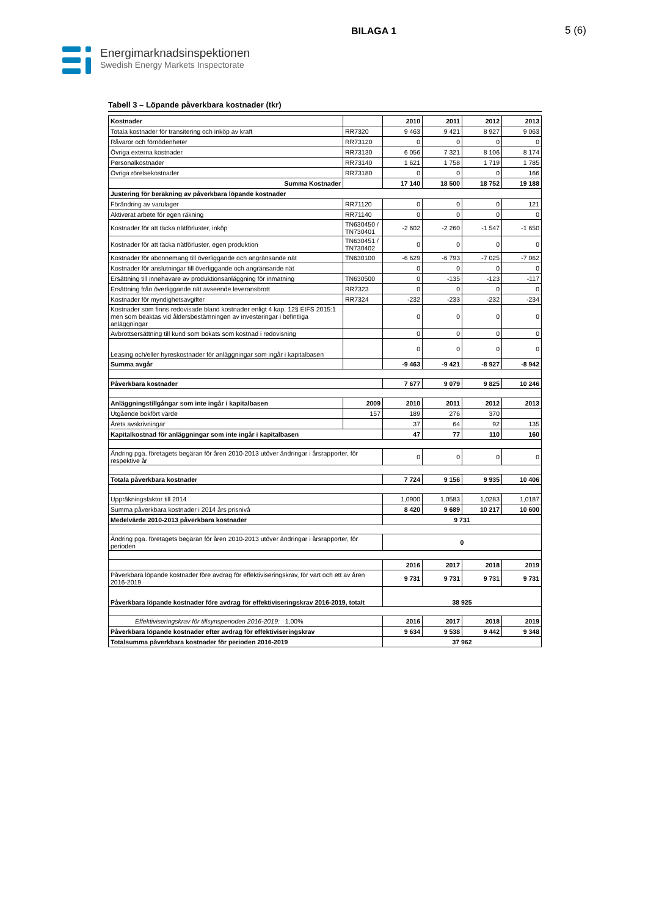BILAGA 1 5 (6)
Energimarknadsinspektionen
Swedish Energy Markets Inspectorate
Tabell 3 – Löpande påverkbara kostnader (tkr)
| Kostnader | | 2010 | 2011 | 2012 | 2013 |
| Totala kostnader för transitering och inköp av kraft | RR7320 | 9 463 | 9 421 | 8 927 | 9 063 |
| Råvaror och förnödenheter | RR73120 | 0 | 0 | 0 | 0 |
| Övriga externa kostnader | RR73130 | 6 056 | 7 321 | 8 106 | 8 174 |
| Personalkostnader | RR73140 | 1 621 | 1 758 | 1 719 | 1 785 |
| Övriga rörelsekostnader | RR73180 | 0 | 0 | 0 | 166 |
| Summa Kostnader | | 17 140 | 18 500 | 18 752 | 19 188 |
| Justering för beräkning av påverkbara löpande kostnader | | | | | |
| Förändring av varulager | RR71120 | 0 | 0 | 0 | 121 |
| Aktiverat arbete för egen räkning | RR71140 | 0 | 0 | 0 | 0 |
| Kostnader för att täcka nätförluster, inköp | TN630450 / TN730401 | -2 602 | -2 260 | -1 547 | -1 650 |
| Kostnader för att täcka nätförluster, egen produktion | TN630451 / TN730402 | 0 | 0 | 0 | 0 |
| Kostnader för abonnemang till överliggande och angränsande nät | TN630100 | -6 629 | -6 793 | -7 025 | -7 062 |
| Kostnader för anslutningar till överliggande och angränsande nät | | 0 | 0 | 0 | 0 |
| Ersättning till innehavare av produktionsanläggning för inmatning | TN630500 | 0 | -135 | -123 | -117 |
| Ersättning från överliggande nät avseende leveransbrott | RR7323 | 0 | 0 | 0 | 0 |
| Kostnader för myndighetsavgifter | RR7324 | -232 | -233 | -232 | -234 |
| Kostnader som finns redovisade bland kostnader enligt 4 kap. 12§ EIFS 2015:1 men som beaktas vid åldersbestämningen av investeringar i befintliga anläggningar | | 0 | 0 | 0 | 0 |
| Avbrottsersättning till kund som bokats som kostnad i redovisning | | 0 | 0 | 0 | 0 |
| Leasing och/eller hyreskostnader för anläggningar som ingår i kapitalbasen | | 0 | 0 | 0 | 0 |
| Summa avgår | | -9 463 | -9 421 | -8 927 | -8 942 |
| Påverkbara kostnader | | 7 677 | 9 079 | 9 825 | 10 246 |
| Anläggningstillgångar som inte ingår i kapitalbasen | 2009 | 2010 | 2011 | 2012 | 2013 |
| Utgående bokfört värde | 157 | 189 | 276 | 370 | |
| Årets avskrivningar | | 37 | 64 | 92 | 135 |
| Kapitalkostnad för anläggningar som inte ingår i kapitalbasen | | 47 | 77 | 110 | 160 |
| Ändring pga. företagets begäran för åren 2010-2013 utöver ändringar i årsrapporter, för respektive år | | 0 | 0 | 0 | 0 |
| Totala påverkbara kostnader | | 7 724 | 9 156 | 9 935 | 10 406 |
| Uppräkningsfaktor till 2014 | | 1,0900 | 1,0583 | 1,0283 | 1,0187 |
| Summa påverkbara kostnader i 2014 års prisnivå | | 8 420 | 9 689 | 10 217 | 10 600 |
| Medelvärde 2010-2013 påverkbara kostnader | | 9 731 | | | |
| Ändring pga. företagets begäran för åren 2010-2013 utöver ändringar i årsrapporter, för perioden | | 0 | | | |
| | | 2016 | 2017 | 2018 | 2019 |
| Påverkbara löpande kostnader före avdrag för effektiviseringskrav, för vart och ett av åren 2016-2019 | | 9 731 | 9 731 | 9 731 | 9 731 |
| Påverkbara löpande kostnader före avdrag för effektiviseringskrav 2016-2019, totalt | | 38 925 | | | |
| Effektiviseringskrav för tillsynsperioden 2016-2019: 1,00% | | 2016 | 2017 | 2018 | 2019 |
| Påverkbara löpande kostnader efter avdrag för effektiviseringskrav | | 9 634 | 9 538 | 9 442 | 9 348 |
| Totalsumma påverkbara kostnader för perioden 2016-2019 | | 37 962 | | | |